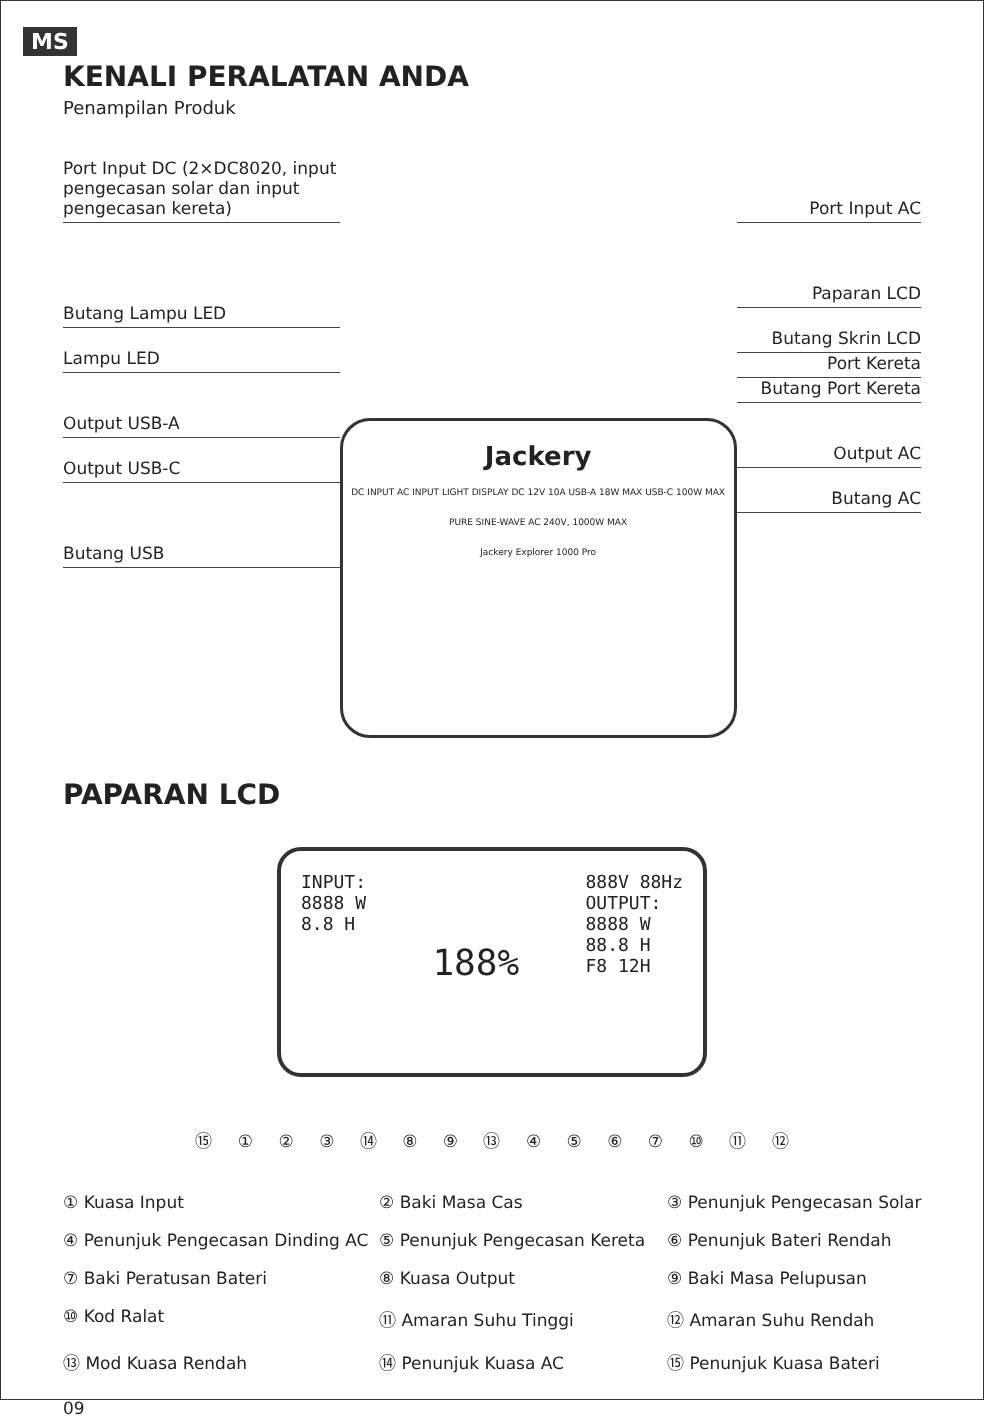MS
KENALI PERALATAN ANDA
Penampilan Produk
Port Input DC (2×DC8020, input pengecasan solar dan input pengecasan kereta)
Butang Lampu LED
Lampu LED
Output USB-A
Output USB-C
Butang USB
Jackery
DC INPUT AC INPUT LIGHT DISPLAY DC 12V 10A USB-A 18W MAX USB-C 100W MAX PURE SINE-WAVE AC 240V, 1000W MAX
Jackery Explorer 1000 Pro
Port Input AC
Paparan LCD
Butang Skrin LCD
Port Kereta
Butang Port Kereta
Output AC
Butang AC
PAPARAN LCD
INPUT:
8888 W
8.8 H
188%
888V 88Hz
OUTPUT:
8888 W
88.8 H
F8 12H
⑮ ① ② ③ ⑭ ⑧ ⑨ ⑬ ④ ⑤ ⑥ ⑦ ⑩ ⑪ ⑫
① Kuasa Input
② Baki Masa Cas
③ Penunjuk Pengecasan Solar
④ Penunjuk Pengecasan Dinding AC
⑤ Penunjuk Pengecasan Kereta
⑥ Penunjuk Bateri Rendah
⑦ Baki Peratusan Bateri
⑧ Kuasa Output
⑨ Baki Masa Pelupusan
⑩ Kod Ralat
⑪ Amaran Suhu Tinggi
⑫ Amaran Suhu Rendah
⑬ Mod Kuasa Rendah
⑭ Penunjuk Kuasa AC
⑮ Penunjuk Kuasa Bateri
09